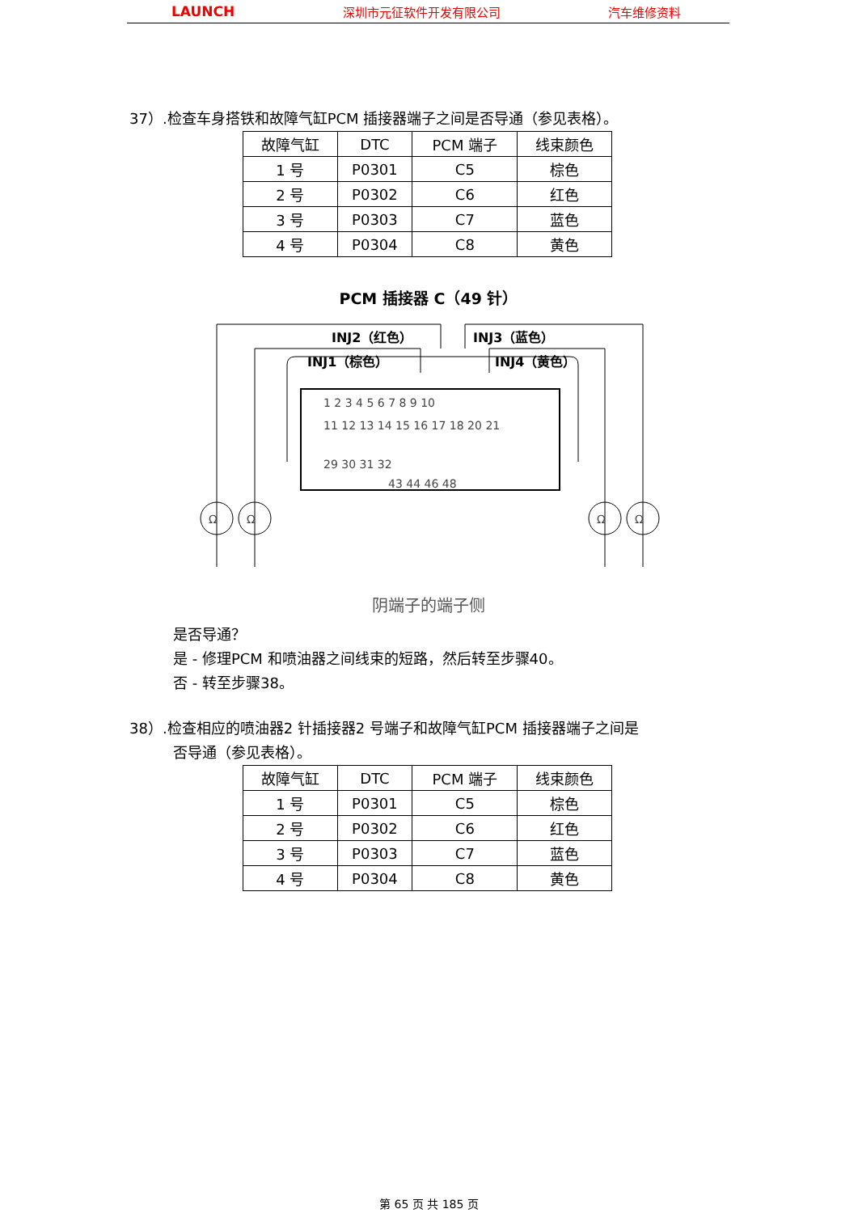LAUNCH 深圳市元征软件开发有限公司 汽车维修资料
37）.检查车身搭铁和故障气缸PCM 插接器端子之间是否导通（参见表格）。
| 故障气缸 | DTC | PCM 端子 | 线束颜色 |
| --- | --- | --- | --- |
| 1 号 | P0301 | C5 | 棕色 |
| 2 号 | P0302 | C6 | 红色 |
| 3 号 | P0303 | C7 | 蓝色 |
| 4 号 | P0304 | C8 | 黄色 |
PCM 插接器 C（49 针）
INJ2（红色）
INJ1（棕色）
INJ3（蓝色）
INJ4（黄色）
1 2 3 4 5 6 7 8 9 10
11 12 13 14 15 16 17 18 20 21
29 30 31 32
43 44 46 48
Ω
Ω
Ω
Ω
阴端子的端子侧
是否导通？
是 - 修理PCM 和喷油器之间线束的短路，然后转至步骤40。
否 - 转至步骤38。
38）.检查相应的喷油器2 针插接器2 号端子和故障气缸PCM 插接器端子之间是
否导通（参见表格）。
| 故障气缸 | DTC | PCM 端子 | 线束颜色 |
| --- | --- | --- | --- |
| 1 号 | P0301 | C5 | 棕色 |
| 2 号 | P0302 | C6 | 红色 |
| 3 号 | P0303 | C7 | 蓝色 |
| 4 号 | P0304 | C8 | 黄色 |
第 65 页 共 185 页